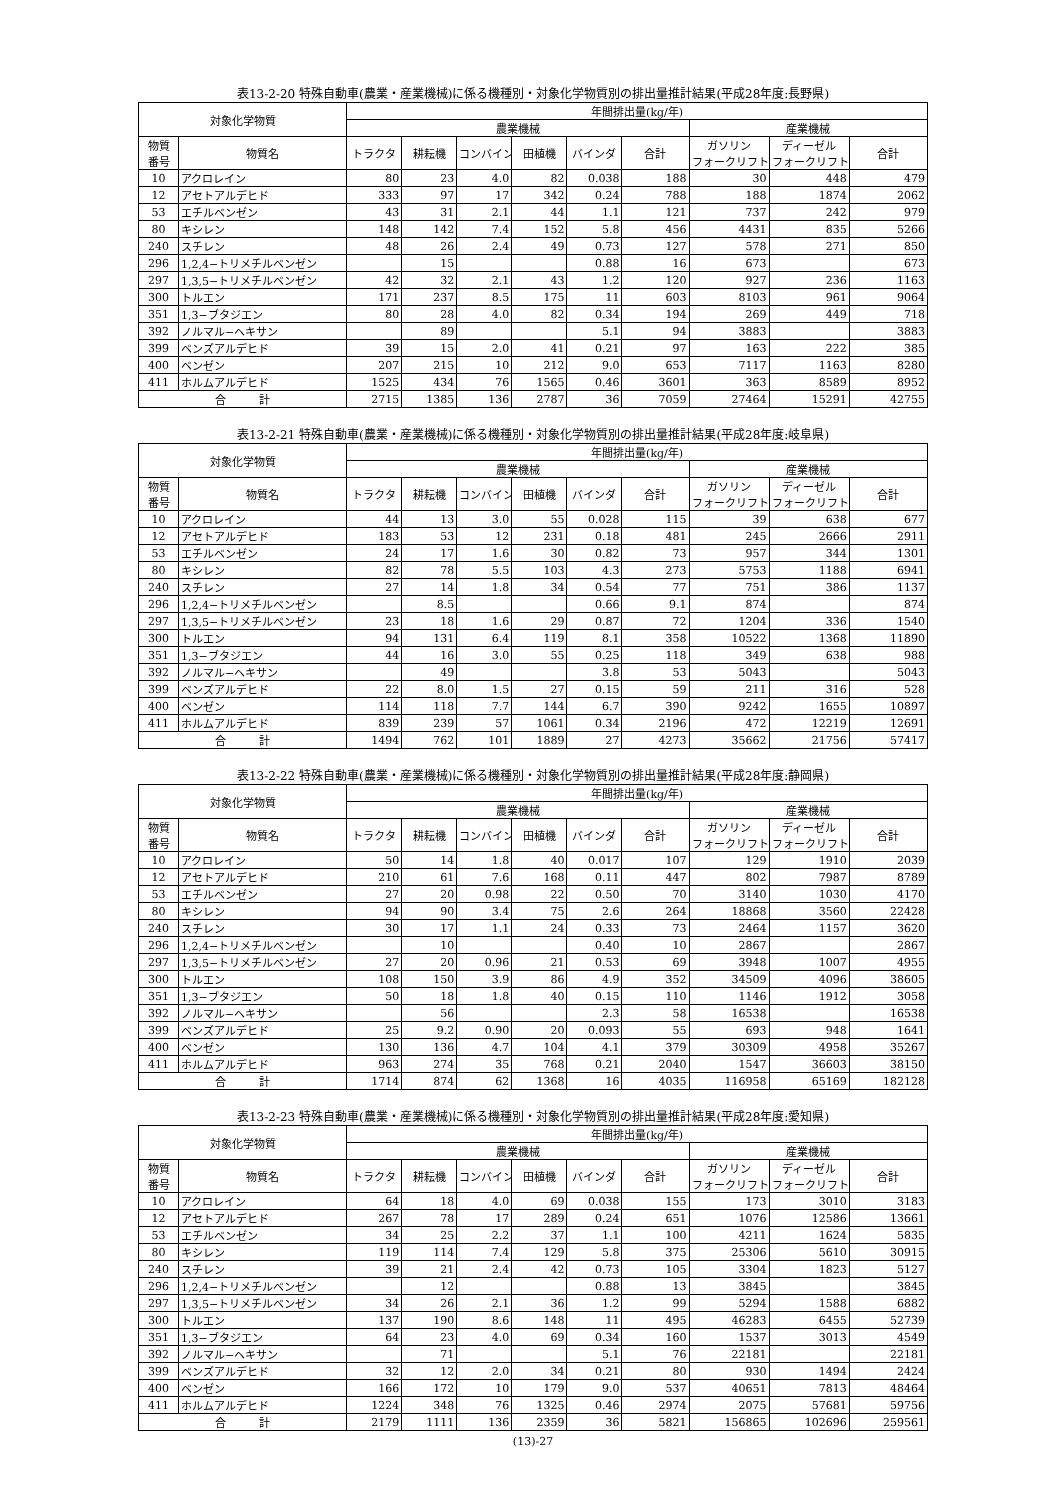表13-2-20 特殊自動車(農業・産業機械)に係る機種別・対象化学物質別の排出量推計結果(平成28年度:長野県)
| 対象化学物質 | | 年間排出量(kg/年) | | | | | | | | |
| --- | --- | --- | --- | --- | --- | --- | --- | --- | --- | --- |
| | | 農業機械 | | | | | | 産業機械 | | |
| 物質 番号 | 物質名 | トラクタ | 耕耘機 | コンバイン | 田植機 | バインダ | 合計 | ガソリン フォークリフト | ディーゼル フォークリフト | 合計 |
| 10 | アクロレイン | 80 | 23 | 4.0 | 82 | 0.038 | 188 | 30 | 448 | 479 |
| 12 | アセトアルデヒド | 333 | 97 | 17 | 342 | 0.24 | 788 | 188 | 1874 | 2062 |
| 53 | エチルベンゼン | 43 | 31 | 2.1 | 44 | 1.1 | 121 | 737 | 242 | 979 |
| 80 | キシレン | 148 | 142 | 7.4 | 152 | 5.8 | 456 | 4431 | 835 | 5266 |
| 240 | スチレン | 48 | 26 | 2.4 | 49 | 0.73 | 127 | 578 | 271 | 850 |
| 296 | 1,2,4−トリメチルベンゼン | | 15 | | | 0.88 | 16 | 673 | | 673 |
| 297 | 1,3,5−トリメチルベンゼン | 42 | 32 | 2.1 | 43 | 1.2 | 120 | 927 | 236 | 1163 |
| 300 | トルエン | 171 | 237 | 8.5 | 175 | 11 | 603 | 8103 | 961 | 9064 |
| 351 | 1,3−ブタジエン | 80 | 28 | 4.0 | 82 | 0.34 | 194 | 269 | 449 | 718 |
| 392 | ノルマル−ヘキサン | | 89 | | | 5.1 | 94 | 3883 | | 3883 |
| 399 | ベンズアルデヒド | 39 | 15 | 2.0 | 41 | 0.21 | 97 | 163 | 222 | 385 |
| 400 | ベンゼン | 207 | 215 | 10 | 212 | 9.0 | 653 | 7117 | 1163 | 8280 |
| 411 | ホルムアルデヒド | 1525 | 434 | 76 | 1565 | 0.46 | 3601 | 363 | 8589 | 8952 |
| 合 計 | | 2715 | 1385 | 136 | 2787 | 36 | 7059 | 27464 | 15291 | 42755 |
表13-2-21 特殊自動車(農業・産業機械)に係る機種別・対象化学物質別の排出量推計結果(平成28年度:岐阜県)
| 対象化学物質 | | 年間排出量(kg/年) | | | | | | | | |
| --- | --- | --- | --- | --- | --- | --- | --- | --- | --- | --- |
| | | 農業機械 | | | | | | 産業機械 | | |
| 物質 番号 | 物質名 | トラクタ | 耕耘機 | コンバイン | 田植機 | バインダ | 合計 | ガソリン フォークリフト | ディーゼル フォークリフト | 合計 |
| 10 | アクロレイン | 44 | 13 | 3.0 | 55 | 0.028 | 115 | 39 | 638 | 677 |
| 12 | アセトアルデヒド | 183 | 53 | 12 | 231 | 0.18 | 481 | 245 | 2666 | 2911 |
| 53 | エチルベンゼン | 24 | 17 | 1.6 | 30 | 0.82 | 73 | 957 | 344 | 1301 |
| 80 | キシレン | 82 | 78 | 5.5 | 103 | 4.3 | 273 | 5753 | 1188 | 6941 |
| 240 | スチレン | 27 | 14 | 1.8 | 34 | 0.54 | 77 | 751 | 386 | 1137 |
| 296 | 1,2,4−トリメチルベンゼン | | 8.5 | | | 0.66 | 9.1 | 874 | | 874 |
| 297 | 1,3,5−トリメチルベンゼン | 23 | 18 | 1.6 | 29 | 0.87 | 72 | 1204 | 336 | 1540 |
| 300 | トルエン | 94 | 131 | 6.4 | 119 | 8.1 | 358 | 10522 | 1368 | 11890 |
| 351 | 1,3−ブタジエン | 44 | 16 | 3.0 | 55 | 0.25 | 118 | 349 | 638 | 988 |
| 392 | ノルマル−ヘキサン | | 49 | | | 3.8 | 53 | 5043 | | 5043 |
| 399 | ベンズアルデヒド | 22 | 8.0 | 1.5 | 27 | 0.15 | 59 | 211 | 316 | 528 |
| 400 | ベンゼン | 114 | 118 | 7.7 | 144 | 6.7 | 390 | 9242 | 1655 | 10897 |
| 411 | ホルムアルデヒド | 839 | 239 | 57 | 1061 | 0.34 | 2196 | 472 | 12219 | 12691 |
| 合 計 | | 1494 | 762 | 101 | 1889 | 27 | 4273 | 35662 | 21756 | 57417 |
表13-2-22 特殊自動車(農業・産業機械)に係る機種別・対象化学物質別の排出量推計結果(平成28年度:静岡県)
| 対象化学物質 | | 年間排出量(kg/年) | | | | | | | | |
| --- | --- | --- | --- | --- | --- | --- | --- | --- | --- | --- |
| | | 農業機械 | | | | | | 産業機械 | | |
| 物質 番号 | 物質名 | トラクタ | 耕耘機 | コンバイン | 田植機 | バインダ | 合計 | ガソリン フォークリフト | ディーゼル フォークリフト | 合計 |
| 10 | アクロレイン | 50 | 14 | 1.8 | 40 | 0.017 | 107 | 129 | 1910 | 2039 |
| 12 | アセトアルデヒド | 210 | 61 | 7.6 | 168 | 0.11 | 447 | 802 | 7987 | 8789 |
| 53 | エチルベンゼン | 27 | 20 | 0.98 | 22 | 0.50 | 70 | 3140 | 1030 | 4170 |
| 80 | キシレン | 94 | 90 | 3.4 | 75 | 2.6 | 264 | 18868 | 3560 | 22428 |
| 240 | スチレン | 30 | 17 | 1.1 | 24 | 0.33 | 73 | 2464 | 1157 | 3620 |
| 296 | 1,2,4−トリメチルベンゼン | | 10 | | | 0.40 | 10 | 2867 | | 2867 |
| 297 | 1,3,5−トリメチルベンゼン | 27 | 20 | 0.96 | 21 | 0.53 | 69 | 3948 | 1007 | 4955 |
| 300 | トルエン | 108 | 150 | 3.9 | 86 | 4.9 | 352 | 34509 | 4096 | 38605 |
| 351 | 1,3−ブタジエン | 50 | 18 | 1.8 | 40 | 0.15 | 110 | 1146 | 1912 | 3058 |
| 392 | ノルマル−ヘキサン | | 56 | | | 2.3 | 58 | 16538 | | 16538 |
| 399 | ベンズアルデヒド | 25 | 9.2 | 0.90 | 20 | 0.093 | 55 | 693 | 948 | 1641 |
| 400 | ベンゼン | 130 | 136 | 4.7 | 104 | 4.1 | 379 | 30309 | 4958 | 35267 |
| 411 | ホルムアルデヒド | 963 | 274 | 35 | 768 | 0.21 | 2040 | 1547 | 36603 | 38150 |
| 合 計 | | 1714 | 874 | 62 | 1368 | 16 | 4035 | 116958 | 65169 | 182128 |
表13-2-23 特殊自動車(農業・産業機械)に係る機種別・対象化学物質別の排出量推計結果(平成28年度:愛知県)
| 対象化学物質 | | 年間排出量(kg/年) | | | | | | | | |
| --- | --- | --- | --- | --- | --- | --- | --- | --- | --- | --- |
| | | 農業機械 | | | | | | 産業機械 | | |
| 物質 番号 | 物質名 | トラクタ | 耕耘機 | コンバイン | 田植機 | バインダ | 合計 | ガソリン フォークリフト | ディーゼル フォークリフト | 合計 |
| 10 | アクロレイン | 64 | 18 | 4.0 | 69 | 0.038 | 155 | 173 | 3010 | 3183 |
| 12 | アセトアルデヒド | 267 | 78 | 17 | 289 | 0.24 | 651 | 1076 | 12586 | 13661 |
| 53 | エチルベンゼン | 34 | 25 | 2.2 | 37 | 1.1 | 100 | 4211 | 1624 | 5835 |
| 80 | キシレン | 119 | 114 | 7.4 | 129 | 5.8 | 375 | 25306 | 5610 | 30915 |
| 240 | スチレン | 39 | 21 | 2.4 | 42 | 0.73 | 105 | 3304 | 1823 | 5127 |
| 296 | 1,2,4−トリメチルベンゼン | | 12 | | | 0.88 | 13 | 3845 | | 3845 |
| 297 | 1,3,5−トリメチルベンゼン | 34 | 26 | 2.1 | 36 | 1.2 | 99 | 5294 | 1588 | 6882 |
| 300 | トルエン | 137 | 190 | 8.6 | 148 | 11 | 495 | 46283 | 6455 | 52739 |
| 351 | 1,3−ブタジエン | 64 | 23 | 4.0 | 69 | 0.34 | 160 | 1537 | 3013 | 4549 |
| 392 | ノルマル−ヘキサン | | 71 | | | 5.1 | 76 | 22181 | | 22181 |
| 399 | ベンズアルデヒド | 32 | 12 | 2.0 | 34 | 0.21 | 80 | 930 | 1494 | 2424 |
| 400 | ベンゼン | 166 | 172 | 10 | 179 | 9.0 | 537 | 40651 | 7813 | 48464 |
| 411 | ホルムアルデヒド | 1224 | 348 | 76 | 1325 | 0.46 | 2974 | 2075 | 57681 | 59756 |
| 合 計 | | 2179 | 1111 | 136 | 2359 | 36 | 5821 | 156865 | 102696 | 259561 |
(13)-27